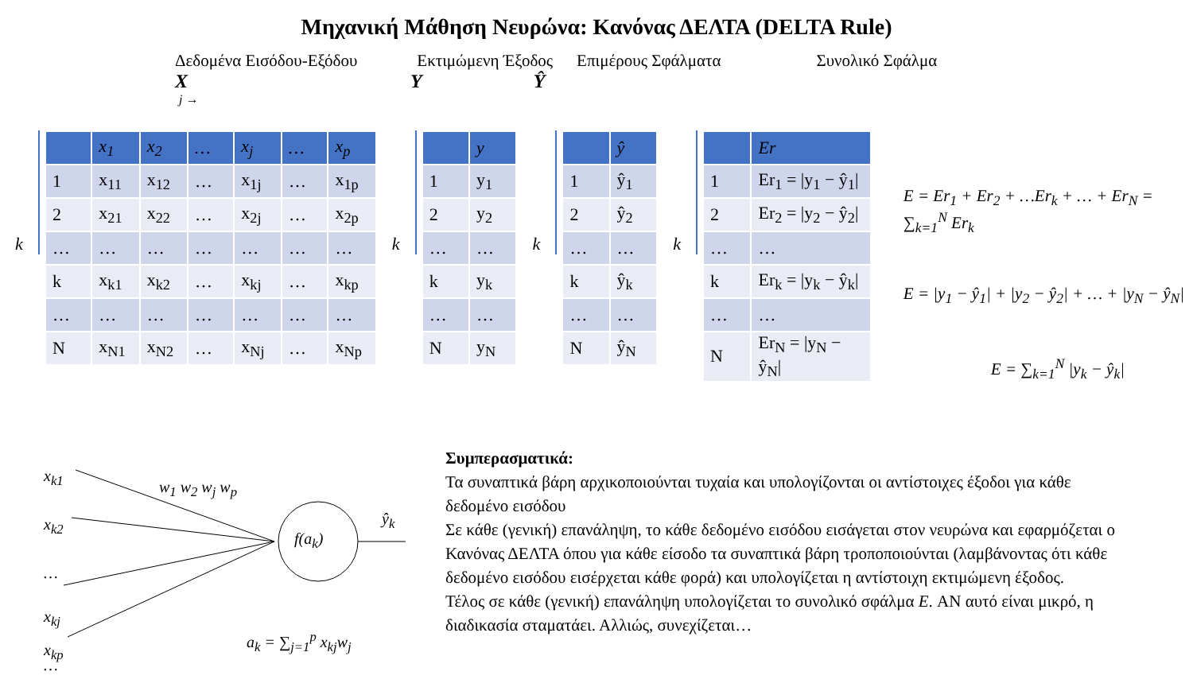Μηχανική Μάθηση Νευρώνα: Κανόνας ΔΕΛΤΑ (DELTA Rule)
Δεδομένα Εισόδου-Εξόδου Εκτιμώμενη Έξοδος Επιμέρους Σφάλματα Συνολικό Σφάλμα
X Y Ŷ
j →
k
| | x<sub>1</sub> | x<sub>2</sub> | … | x<sub>j</sub> | … | x<sub>p</sub> |
| --- | --- | --- | --- | --- | --- | --- |
| 1 | x<sub>11</sub> | x<sub>12</sub> | … | x<sub>1j</sub> | … | x<sub>1p</sub> |
| 2 | x<sub>21</sub> | x<sub>22</sub> | … | x<sub>2j</sub> | … | x<sub>2p</sub> |
| … | … | … | … | … | … | … |
| k | x<sub>k1</sub> | x<sub>k2</sub> | … | x<sub>kj</sub> | … | x<sub>kp</sub> |
| … | … | … | … | … | … | … |
| N | x<sub>N1</sub> | x<sub>N2</sub> | … | x<sub>Nj</sub> | … | x<sub>Np</sub> |
k
| | y |
| --- | --- |
| 1 | y<sub>1</sub> |
| 2 | y<sub>2</sub> |
| … | … |
| k | y<sub>k</sub> |
| … | … |
| N | y<sub>N</sub> |
k
| | ŷ |
| --- | --- |
| 1 | ŷ<sub>1</sub> |
| 2 | ŷ<sub>2</sub> |
| … | … |
| k | ŷ<sub>k</sub> |
| … | … |
| N | ŷ<sub>N</sub> |
k
| | Er |
| --- | --- |
| 1 | Er<sub>1</sub> = /y<sub>1</sub> − ŷ<sub>1</sub>/ |
| 2 | Er<sub>2</sub> = /y<sub>2</sub> − ŷ<sub>2</sub>/ |
| … | … |
| k | Er<sub>k</sub> = /y<sub>k</sub> − ŷ<sub>k</sub>/ |
| … | … |
| N | Er<sub>N</sub> = /y<sub>N</sub> − ŷ<sub>N</sub>/ |
E = Er<sub>1</sub> + Er<sub>2</sub> + …Er<sub>k</sub> + … + Er<sub>N</sub> = ∑<sub>k=1</sub><sup>N</sup> Er<sub>k</sub>
E = |y<sub>1</sub> − ŷ<sub>1</sub>| + |y<sub>2</sub> − ŷ<sub>2</sub>| + … + |y<sub>N</sub> − ŷ<sub>N</sub>|
E = ∑<sub>k=1</sub><sup>N</sup> |y<sub>k</sub> − ŷ<sub>k</sub>|
x<sub>k1</sub>
x<sub>k2</sub>
…
x<sub>kj</sub>
…
f(a<sub>k</sub>)
ŷ<sub>k</sub>
w<sub>1</sub> w<sub>2</sub> w<sub>j</sub> w<sub>p</sub>
a<sub>k</sub> = ∑<sub>j=1</sub><sup>p</sup> x<sub>kj</sub>w<sub>j</sub>
x<sub>kp</sub>
Συμπερασματικά:
Τα συναπτικά βάρη αρχικοποιούνται τυχαία και υπολογίζονται οι αντίστοιχες έξοδοι για κάθε δεδομένο εισόδου
Σε κάθε (γενική) επανάληψη, το κάθε δεδομένο εισόδου εισάγεται στον νευρώνα και εφαρμόζεται ο Κανόνας ΔΕΛΤΑ όπου για κάθε είσοδο τα συναπτικά βάρη τροποποιούνται (λαμβάνοντας ότι κάθε δεδομένο εισόδου εισέρχεται κάθε φορά) και υπολογίζεται η αντίστοιχη εκτιμώμενη έξοδος.
Τέλος σε κάθε (γενική) επανάληψη υπολογίζεται το συνολικό σφάλμα E. ΑΝ αυτό είναι μικρό, η διαδικασία σταματάει. Αλλιώς, συνεχίζεται…